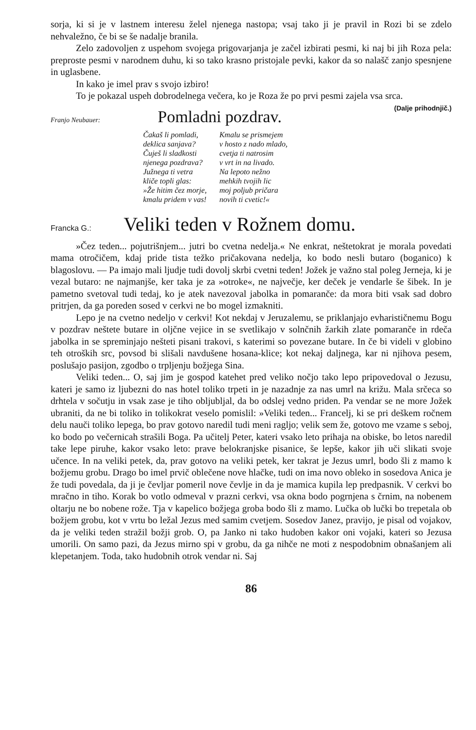sorja, ki si je v lastnem interesu želel njenega nastopa; vsaj tako ji je pravil in Rozi bi se zdelo nehvaležno, če bi se še nadalje branila.
Zelo zadovoljen z uspehom svojega prigovarjanja je začel izbirati pesmi, ki naj bi jih Roza pela: preproste pesmi v narodnem duhu, ki so tako krasno pristojale pevki, kakor da so nalašč zanjo spesnjene in uglasbene.
In kako je imel prav s svojo izbiro!
To je pokazal uspeh dobrodelnega večera, ko je Roza že po prvi pesmi zajela vsa srca. (Dalje prihodnjič.)
Franjo Neubauer:
Pomladni pozdrav.
Čakaš li pomladi,
deklica sanjava?
Čuješ li sladkosti
njenega pozdrava?
Južnega ti vetra
kliče topli glas:
»Že hitim čez morje,
kmalu pridem v vas!
Kmalu se prismejem
v hosto z nado mlado,
cvetja ti natrosim
v vrt in na livado.
Na lepoto nežno
mehkih tvojih lic
moj poljub pričara
novih ti cvetic!«
Francka G.:
Veliki teden v Rožnem domu.
»Čez teden... pojutrišnjem... jutri bo cvetna nedelja.« Ne enkrat, neštetokrat je morala povedati mama otročičem, kdaj pride tista težko pričakovana nedelja, ko bodo nesli butaro (boganico) k blagoslovu. — Pa imajo mali ljudje tudi dovolj skrbi cvetni teden! Jožek je važno stal poleg Jerneja, ki je vezal butaro: ne najmanjše, ker taka je za »otroke«, ne največje, ker deček je vendarle še šibek. In je pametno svetoval tudi tedaj, ko je atek navezoval jabolka in pomaranče: da mora biti vsak sad dobro pritrjen, da ga poreden sosed v cerkvi ne bo mogel izmakniti.
Lepo je na cvetno nedeljo v cerkvi! Kot nekdaj v Jeruzalemu, se priklanjajo evharističnemu Bogu v pozdrav neštete butare in oljčne vejice in se svetlikajo v solnčnih žarkih zlate pomaranče in rdeča jabolka in se spreminjajo nešteti pisani trakovi, s katerimi so povezane butare. In če bi videli v globino teh otroških src, povsod bi slišali navdušene hosana-klice; kot nekaj daljnega, kar ni njihova pesem, poslušajo pasijon, zgodbo o trpljenju božjega Sina.
Veliki teden... O, saj jim je gospod katehet pred veliko nočjo tako lepo pripovedoval o Jezusu, kateri je samo iz ljubezni do nas hotel toliko trpeti in je nazadnje za nas umrl na križu. Mala srčeca so drhtela v sočutju in vsak zase je tiho obljubljal, da bo odslej vedno priden. Pa vendar se ne more Jožek ubraniti, da ne bi toliko in tolikokrat veselo pomislil: »Veliki teden... Francelj, ki se pri deškem ročnem delu nauči toliko lepega, bo prav gotovo naredil tudi meni ragljo; velik sem že, gotovo me vzame s seboj, ko bodo po večernicah strašili Boga. Pa učitelj Peter, kateri vsako leto prihaja na obiske, bo letos naredil take lepe piruhe, kakor vsako leto: prave belokranjske pisanice, še lepše, kakor jih uči slikati svoje učence. In na veliki petek, da, prav gotovo na veliki petek, ker takrat je Jezus umrl, bodo šli z mamo k božjemu grobu. Drago bo imel prvič oblečene nove hlačke, tudi on ima novo obleko in sosedova Anica je že tudi povedala, da ji je čevljar pomeril nove čevlje in da je mamica kupila lep predpasnik. V cerkvi bo mračno in tiho. Korak bo votlo odmeval v prazni cerkvi, vsa okna bodo pogrnjena s črnim, na nobenem oltarju ne bo nobene rože. Tja v kapelico božjega groba bodo šli z mamo. Lučka ob lučki bo trepetala ob božjem grobu, kot v vrtu bo ležal Jezus med samim cvetjem. Sosedov Janez, pravijo, je pisal od vojakov, da je veliki teden stražil božji grob. O, pa Janko ni tako hudoben kakor oni vojaki, kateri so Jezusa umorili. On samo pazi, da Jezus mirno spi v grobu, da ga nihče ne moti z nespodobnim obnašanjem ali klepetanjem. Toda, tako hudobnih otrok vendar ni. Saj
86